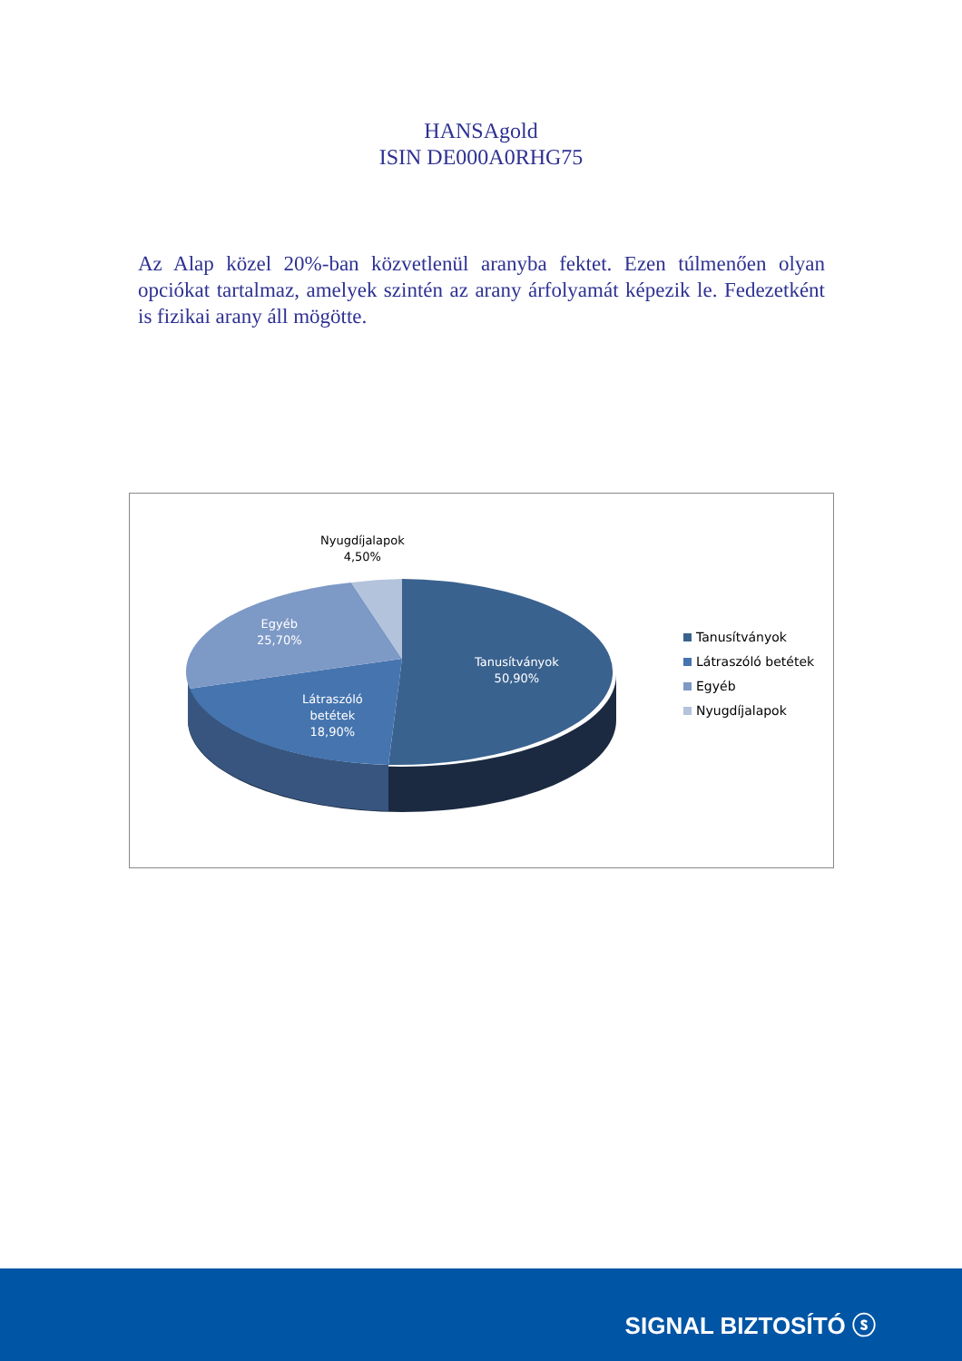HANSAgold
ISIN DE000A0RHG75
Az Alap közel 20%-ban közvetlenül aranyba fektet. Ezen túlmenően olyan opciókat tartalmaz, amelyek szintén az arany árfolyamát képezik le. Fedezetként is fizikai arany áll mögötte.
Nyugdíjalapok
4,50%
Egyéb
25,70%
Tanusítványok
50,90%
Látraszóló
betétek
18,90%
Tanusítványok
Látraszóló betétek
Egyéb
Nyugdíjalapok
SIGNAL BIZTOSÍTÓ ⓢ